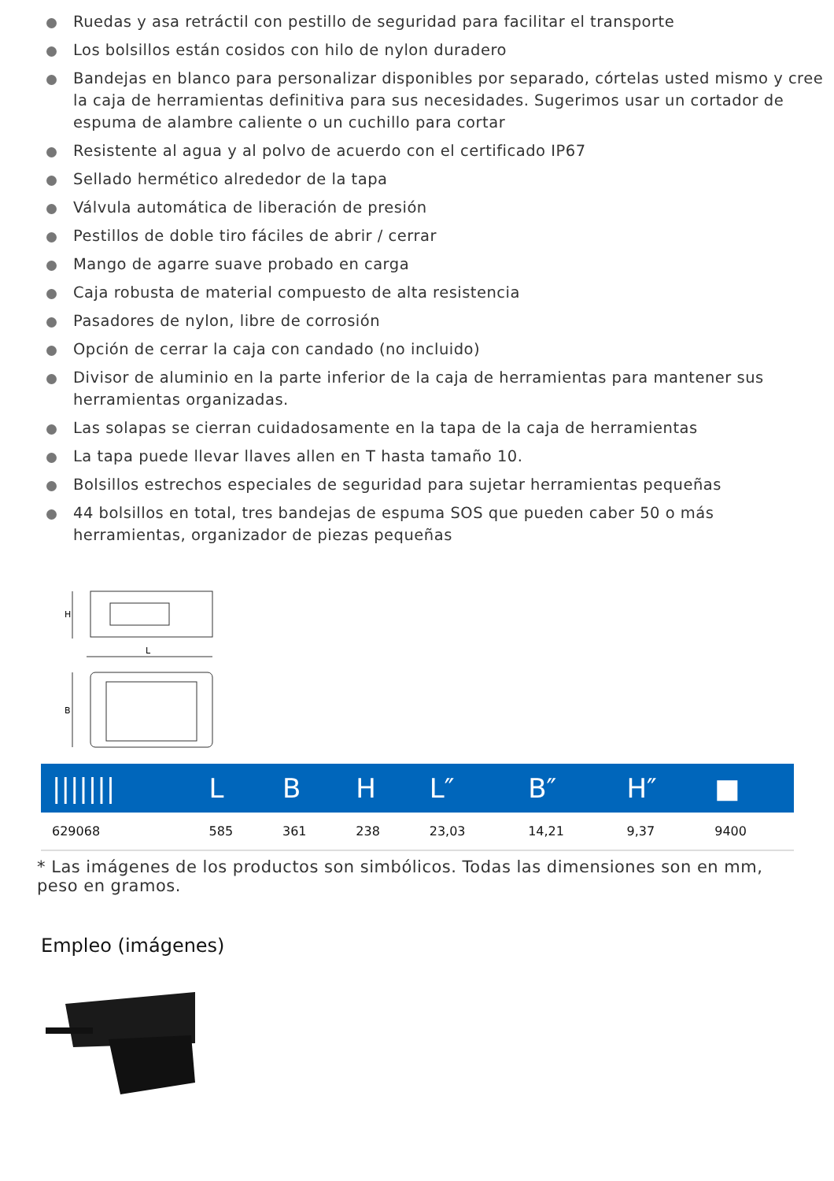Ruedas y asa retráctil con pestillo de seguridad para facilitar el transporte
Los bolsillos están cosidos con hilo de nylon duradero
Bandejas en blanco para personalizar disponibles por separado, córtelas usted mismo y cree la caja de herramientas definitiva para sus necesidades. Sugerimos usar un cortador de espuma de alambre caliente o un cuchillo para cortar
Resistente al agua y al polvo de acuerdo con el certificado IP67
Sellado hermético alrededor de la tapa
Válvula automática de liberación de presión
Pestillos de doble tiro fáciles de abrir / cerrar
Mango de agarre suave probado en carga
Caja robusta de material compuesto de alta resistencia
Pasadores de nylon, libre de corrosión
Opción de cerrar la caja con candado (no incluido)
Divisor de aluminio en la parte inferior de la caja de herramientas para mantener sus herramientas organizadas.
Las solapas se cierran cuidadosamente en la tapa de la caja de herramientas
La tapa puede llevar llaves allen en T hasta tamaño 10.
Bolsillos estrechos especiales de seguridad para sujetar herramientas pequeñas
44 bolsillos en total, tres bandejas de espuma SOS que pueden caber 50 o más herramientas, organizador de piezas pequeñas
H
L
B
| /////// | L | B | H | L″ | B″ | H″ | ■ |
| --- | --- | --- | --- | --- | --- | --- | --- |
| 629068 | 585 | 361 | 238 | 23,03 | 14,21 | 9,37 | 9400 |
* Las imágenes de los productos son simbólicos. Todas las dimensiones son en mm, peso en gramos.
Empleo (imágenes)